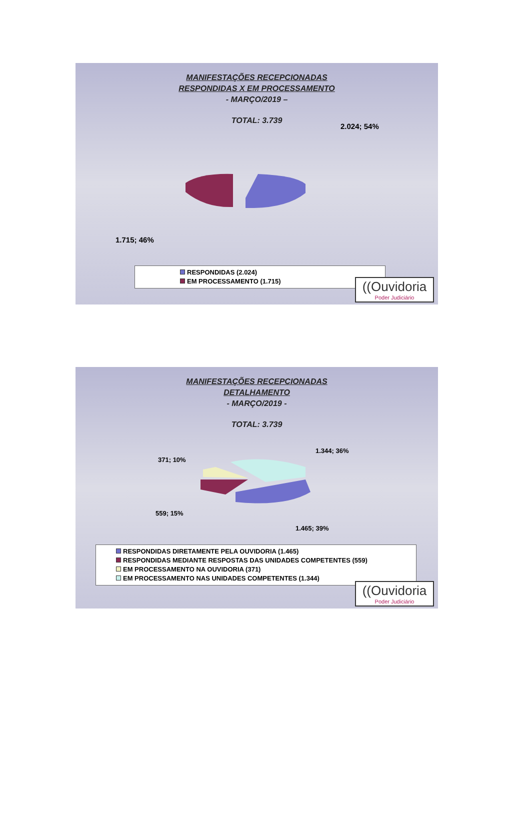MANIFESTAÇÕES RECEPCIONADAS
RESPONDIDAS X EM PROCESSAMENTO
- MARÇO/2019 –
TOTAL: 3.739
2.024; 54%
1.715; 46%
RESPONDIDAS (2.024)
EM PROCESSAMENTO (1.715)
((Ouvidoria
Poder Judiciário
MANIFESTAÇÕES RECEPCIONADAS
DETALHAMENTO
- MARÇO/2019 -
TOTAL: 3.739
1.344; 36%
371; 10%
559; 15%
1.465; 39%
RESPONDIDAS DIRETAMENTE PELA OUVIDORIA (1.465)
RESPONDIDAS MEDIANTE RESPOSTAS DAS UNIDADES COMPETENTES (559)
EM PROCESSAMENTO NA OUVIDORIA (371)
EM PROCESSAMENTO NAS UNIDADES COMPETENTES (1.344)
((Ouvidoria
Poder Judiciário